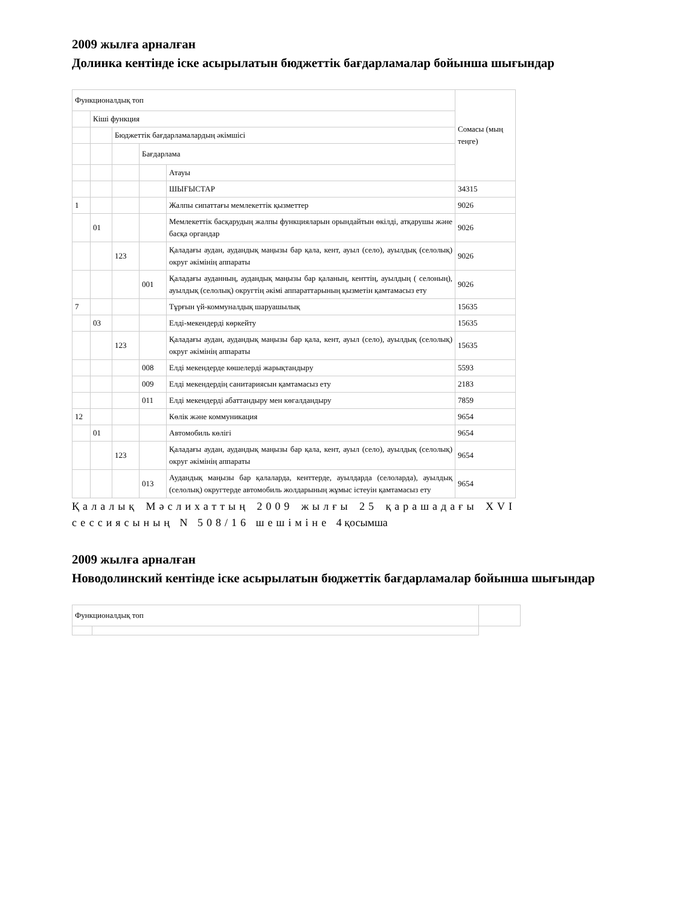2009 жылға арналған
Долинка кентінде іске асырылатын бюджеттік бағдарламалар бойынша шығындар
| Функционалдық топ | | | | | Сомасы (мың теңге) |
| | Кіші функция | | | | |
| | | Бюджеттік бағдарламалардың әкімшісі | | | |
| | | | Бағдарлама | | |
| | | | | Атауы | |
| | | | | ШЫҒЫСТАР | 34315 |
| 1 | | | | Жалпы сипаттағы мемлекеттік қызметтер | 9026 |
| | 01 | | | Мемлекеттік басқарудың жалпы функцияларын орындайтын өкілді, атқарушы және басқа органдар | 9026 |
| | | 123 | | Қаладағы аудан, аудандық маңызы бар қала, кент, ауыл (село), ауылдық (селолық) округ әкімінің аппараты | 9026 |
| | | | 001 | Қаладағы ауданның, аудандық маңызы бар қаланың, кенттің, ауылдың ( селоның), ауылдық (селолық) округтің әкімі аппараттарының қызметін қамтамасыз ету | 9026 |
| 7 | | | | Тұрғын үй-коммуналдық шаруашылық | 15635 |
| | 03 | | | Елді-мекендерді көркейту | 15635 |
| | | 123 | | Қаладағы аудан, аудандық маңызы бар қала, кент, ауыл (село), ауылдық (селолық) округ әкімінің аппараты | 15635 |
| | | | 008 | Елді мекендерде көшелерді жарықтандыру | 5593 |
| | | | 009 | Елді мекендердің санитариясын қамтамасыз ету | 2183 |
| | | | 011 | Елді мекендерді абаттандыру мен көгалдандыру | 7859 |
| 12 | | | | Көлік және коммуникация | 9654 |
| | 01 | | | Автомобиль көлігі | 9654 |
| | | 123 | | Қаладағы аудан, аудандық маңызы бар қала, кент, ауыл (село), ауылдық (селолық) округ әкімінің аппараты | 9654 |
| | | | 013 | Аудандық маңызы бар қалаларда, кенттерде, ауылдарда (селоларда), ауылдық (селолық) округтерде автомобиль жолдарының жұмыс істеуін қамтамасыз ету | 9654 |
Қалалық Мәслихаттың 2009 жылғы 25 қарашадағы XVI сессиясының N 508/16 шешіміне 4 қосымша
2009 жылға арналған
Новодолинский кентінде іске асырылатын бюджеттік бағдарламалар бойынша шығындар
| Функционалдық топ | | |